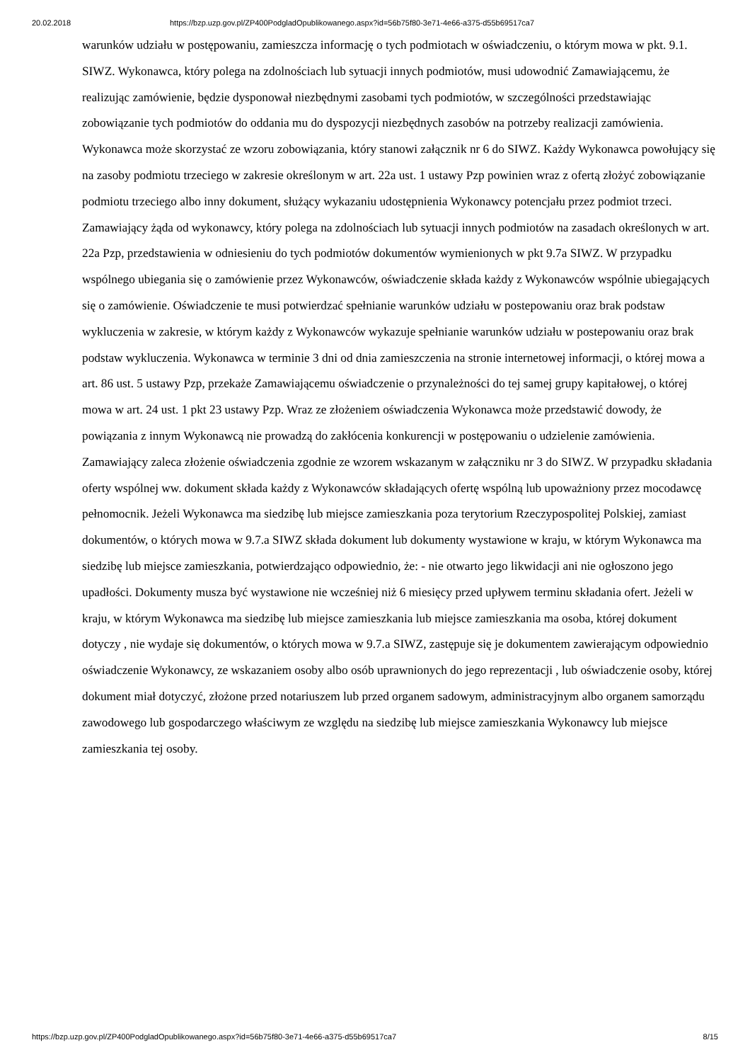20.02.2018 https://bzp.uzp.gov.pl/ZP400PodgladOpublikowanego.aspx?id=56b75f80-3e71-4e66-a375-d55b69517ca7
warunków udziału w postępowaniu, zamieszcza informację o tych podmiotach w oświadczeniu, o którym mowa w pkt. 9.1. SIWZ. Wykonawca, który polega na zdolnościach lub sytuacji innych podmiotów, musi udowodnić Zamawiającemu, że realizując zamówienie, będzie dysponował niezbędnymi zasobami tych podmiotów, w szczególności przedstawiając zobowiązanie tych podmiotów do oddania mu do dyspozycji niezbędnych zasobów na potrzeby realizacji zamówienia. Wykonawca może skorzystać ze wzoru zobowiązania, który stanowi załącznik nr 6 do SIWZ. Każdy Wykonawca powołujący się na zasoby podmiotu trzeciego w zakresie określonym w art. 22a ust. 1 ustawy Pzp powinien wraz z ofertą złożyć zobowiązanie podmiotu trzeciego albo inny dokument, służący wykazaniu udostępnienia Wykonawcy potencjału przez podmiot trzeci. Zamawiający żąda od wykonawcy, który polega na zdolnościach lub sytuacji innych podmiotów na zasadach określonych w art. 22a Pzp, przedstawienia w odniesieniu do tych podmiotów dokumentów wymienionych w pkt 9.7a SIWZ. W przypadku wspólnego ubiegania się o zamówienie przez Wykonawców, oświadczenie składa każdy z Wykonawców wspólnie ubiegających się o zamówienie. Oświadczenie te musi potwierdzać spełnianie warunków udziału w postepowaniu oraz brak podstaw wykluczenia w zakresie, w którym każdy z Wykonawców wykazuje spełnianie warunków udziału w postepowaniu oraz brak podstaw wykluczenia. Wykonawca w terminie 3 dni od dnia zamieszczenia na stronie internetowej informacji, o której mowa a art. 86 ust. 5 ustawy Pzp, przekaże Zamawiającemu oświadczenie o przynależności do tej samej grupy kapitałowej, o której mowa w art. 24 ust. 1 pkt 23 ustawy Pzp. Wraz ze złożeniem oświadczenia Wykonawca może przedstawić dowody, że powiązania z innym Wykonawcą nie prowadzą do zakłócenia konkurencji w postępowaniu o udzielenie zamówienia. Zamawiający zaleca złożenie oświadczenia zgodnie ze wzorem wskazanym w załączniku nr 3 do SIWZ. W przypadku składania oferty wspólnej ww. dokument składa każdy z Wykonawców składających ofertę wspólną lub upoważniony przez mocodawcę pełnomocnik. Jeżeli Wykonawca ma siedzibę lub miejsce zamieszkania poza terytorium Rzeczypospolitej Polskiej, zamiast dokumentów, o których mowa w 9.7.a SIWZ składa dokument lub dokumenty wystawione w kraju, w którym Wykonawca ma siedzibę lub miejsce zamieszkania, potwierdzająco odpowiednio, że: - nie otwarto jego likwidacji ani nie ogłoszono jego upadłości. Dokumenty musza być wystawione nie wcześniej niż 6 miesięcy przed upływem terminu składania ofert. Jeżeli w kraju, w którym Wykonawca ma siedzibę lub miejsce zamieszkania lub miejsce zamieszkania ma osoba, której dokument dotyczy , nie wydaje się dokumentów, o których mowa w 9.7.a SIWZ, zastępuje się je dokumentem zawierającym odpowiednio oświadczenie Wykonawcy, ze wskazaniem osoby albo osób uprawnionych do jego reprezentacji , lub oświadczenie osoby, której dokument miał dotyczyć, złożone przed notariuszem lub przed organem sadowym, administracyjnym albo organem samorządu zawodowego lub gospodarczego właściwym ze względu na siedzibę lub miejsce zamieszkania Wykonawcy lub miejsce zamieszkania tej osoby.
https://bzp.uzp.gov.pl/ZP400PodgladOpublikowanego.aspx?id=56b75f80-3e71-4e66-a375-d55b69517ca7 8/15